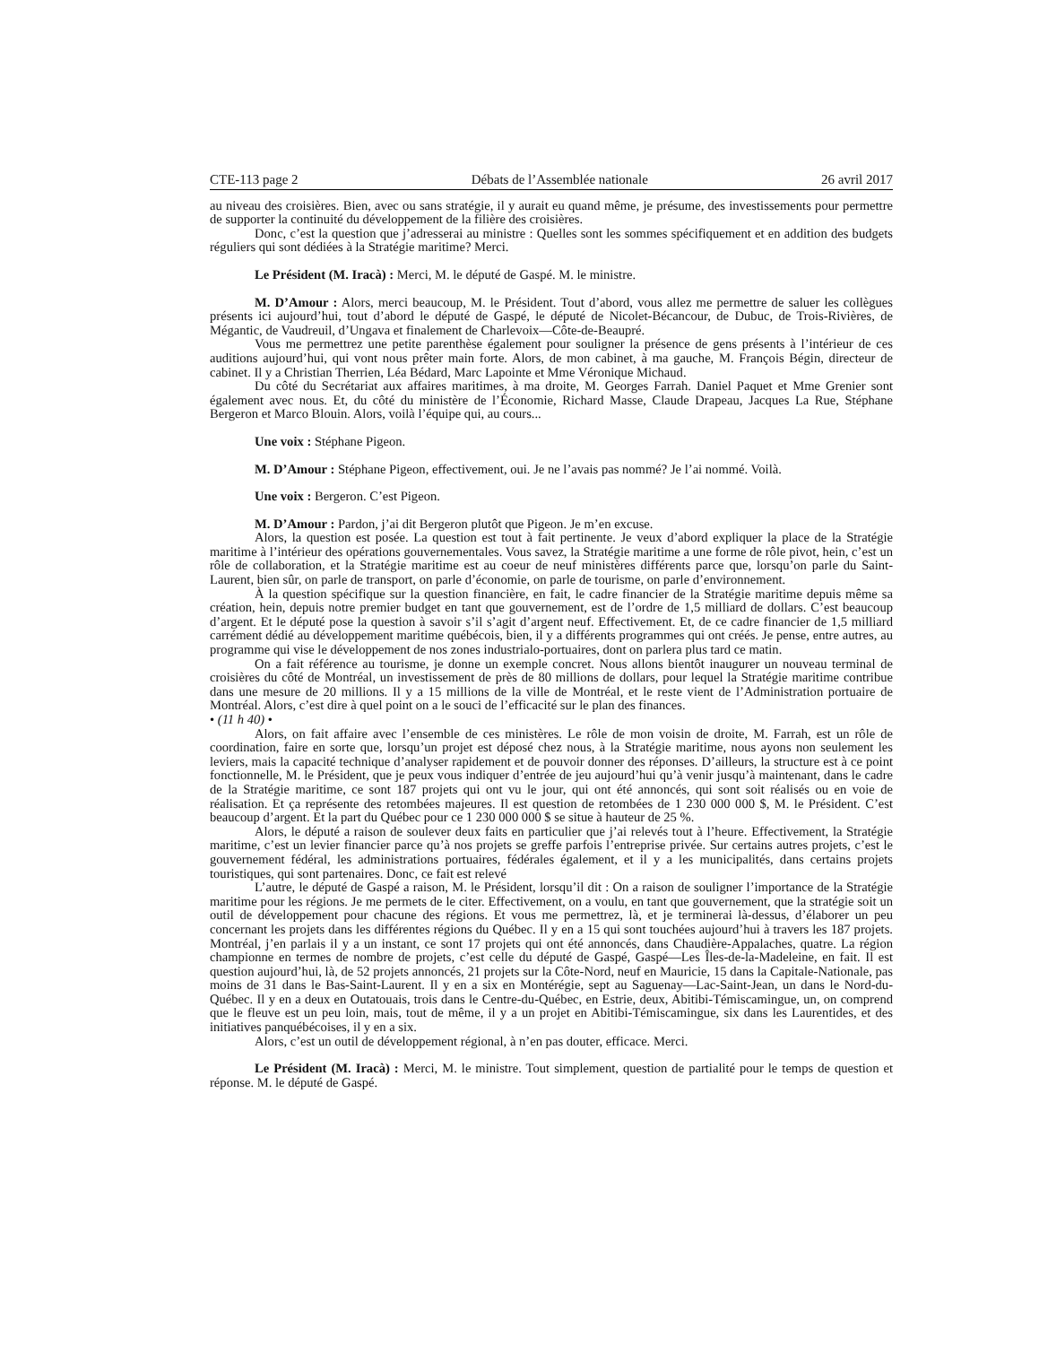CTE-113 page 2 Débats de l’Assemblée nationale 26 avril 2017
au niveau des croisières. Bien, avec ou sans stratégie, il y aurait eu quand même, je présume, des investissements pour permettre de supporter la continuité du développement de la filière des croisières.
Donc, c’est la question que j’adresserai au ministre : Quelles sont les sommes spécifiquement et en addition des budgets réguliers qui sont dédiées à la Stratégie maritime? Merci.
Le Président (M. Iracà) : Merci, M. le député de Gaspé. M. le ministre.
M. D’Amour : Alors, merci beaucoup, M. le Président. Tout d’abord, vous allez me permettre de saluer les collègues présents ici aujourd’hui, tout d’abord le député de Gaspé, le député de Nicolet-Bécancour, de Dubuc, de Trois-Rivières, de Mégantic, de Vaudreuil, d’Ungava et finalement de Charlevoix—Côte-de-Beaupré.
Vous me permettrez une petite parenthèse également pour souligner la présence de gens présents à l’intérieur de ces auditions aujourd’hui, qui vont nous prêter main forte. Alors, de mon cabinet, à ma gauche, M. François Bégin, directeur de cabinet. Il y a Christian Therrien, Léa Bédard, Marc Lapointe et Mme Véronique Michaud.
Du côté du Secrétariat aux affaires maritimes, à ma droite, M. Georges Farrah. Daniel Paquet et Mme Grenier sont également avec nous. Et, du côté du ministère de l’Économie, Richard Masse, Claude Drapeau, Jacques La Rue, Stéphane Bergeron et Marco Blouin. Alors, voilà l’équipe qui, au cours...
Une voix : Stéphane Pigeon.
M. D’Amour : Stéphane Pigeon, effectivement, oui. Je ne l’avais pas nommé? Je l’ai nommé. Voilà.
Une voix : Bergeron. C’est Pigeon.
M. D’Amour : Pardon, j’ai dit Bergeron plutôt que Pigeon. Je m’en excuse.
Alors, la question est posée. La question est tout à fait pertinente. Je veux d’abord expliquer la place de la Stratégie maritime à l’intérieur des opérations gouvernementales. Vous savez, la Stratégie maritime a une forme de rôle pivot, hein, c’est un rôle de collaboration, et la Stratégie maritime est au coeur de neuf ministères différents parce que, lorsqu’on parle du Saint-Laurent, bien sûr, on parle de transport, on parle d’économie, on parle de tourisme, on parle d’environnement.
À la question spécifique sur la question financière, en fait, le cadre financier de la Stratégie maritime depuis même sa création, hein, depuis notre premier budget en tant que gouvernement, est de l’ordre de 1,5 milliard de dollars. C’est beaucoup d’argent. Et le député pose la question à savoir s’il s’agit d’argent neuf. Effectivement. Et, de ce cadre financier de 1,5 milliard carrément dédié au développement maritime québécois, bien, il y a différents programmes qui ont créés. Je pense, entre autres, au programme qui vise le développement de nos zones industrialo-portuaires, dont on parlera plus tard ce matin.
On a fait référence au tourisme, je donne un exemple concret. Nous allons bientôt inaugurer un nouveau terminal de croisières du côté de Montréal, un investissement de près de 80 millions de dollars, pour lequel la Stratégie maritime contribue dans une mesure de 20 millions. Il y a 15 millions de la ville de Montréal, et le reste vient de l’Administration portuaire de Montréal. Alors, c’est dire à quel point on a le souci de l’efficacité sur le plan des finances.
• (11 h 40) •
Alors, on fait affaire avec l’ensemble de ces ministères. Le rôle de mon voisin de droite, M. Farrah, est un rôle de coordination, faire en sorte que, lorsqu’un projet est déposé chez nous, à la Stratégie maritime, nous ayons non seulement les leviers, mais la capacité technique d’analyser rapidement et de pouvoir donner des réponses. D’ailleurs, la structure est à ce point fonctionnelle, M. le Président, que je peux vous indiquer d’entrée de jeu aujourd’hui qu’à venir jusqu’à maintenant, dans le cadre de la Stratégie maritime, ce sont 187 projets qui ont vu le jour, qui ont été annoncés, qui sont soit réalisés ou en voie de réalisation. Et ça représente des retombées majeures. Il est question de retombées de 1 230 000 000 $, M. le Président. C’est beaucoup d’argent. Et la part du Québec pour ce 1 230 000 000 $ se situe à hauteur de 25 %.
Alors, le député a raison de soulever deux faits en particulier que j’ai relevés tout à l’heure. Effectivement, la Stratégie maritime, c’est un levier financier parce qu’à nos projets se greffe parfois l’entreprise privée. Sur certains autres projets, c’est le gouvernement fédéral, les administrations portuaires, fédérales également, et il y a les municipalités, dans certains projets touristiques, qui sont partenaires. Donc, ce fait est relevé
L’autre, le député de Gaspé a raison, M. le Président, lorsqu’il dit : On a raison de souligner l’importance de la Stratégie maritime pour les régions. Je me permets de le citer. Effectivement, on a voulu, en tant que gouvernement, que la stratégie soit un outil de développement pour chacune des régions. Et vous me permettrez, là, et je terminerai là-dessus, d’élaborer un peu concernant les projets dans les différentes régions du Québec. Il y en a 15 qui sont touchées aujourd’hui à travers les 187 projets. Montréal, j’en parlais il y a un instant, ce sont 17 projets qui ont été annoncés, dans Chaudière-Appalaches, quatre. La région championne en termes de nombre de projets, c’est celle du député de Gaspé, Gaspé—Les Îles-de-la-Madeleine, en fait. Il est question aujourd’hui, là, de 52 projets annoncés, 21 projets sur la Côte-Nord, neuf en Mauricie, 15 dans la Capitale-Nationale, pas moins de 31 dans le Bas-Saint-Laurent. Il y en a six en Montérégie, sept au Saguenay—Lac-Saint-Jean, un dans le Nord-du-Québec. Il y en a deux en Outatouais, trois dans le Centre-du-Québec, en Estrie, deux, Abitibi-Témiscamingue, un, on comprend que le fleuve est un peu loin, mais, tout de même, il y a un projet en Abitibi-Témiscamingue, six dans les Laurentides, et des initiatives panquébécoises, il y en a six.
Alors, c’est un outil de développement régional, à n’en pas douter, efficace. Merci.
Le Président (M. Iracà) : Merci, M. le ministre. Tout simplement, question de partialité pour le temps de question et réponse. M. le député de Gaspé.